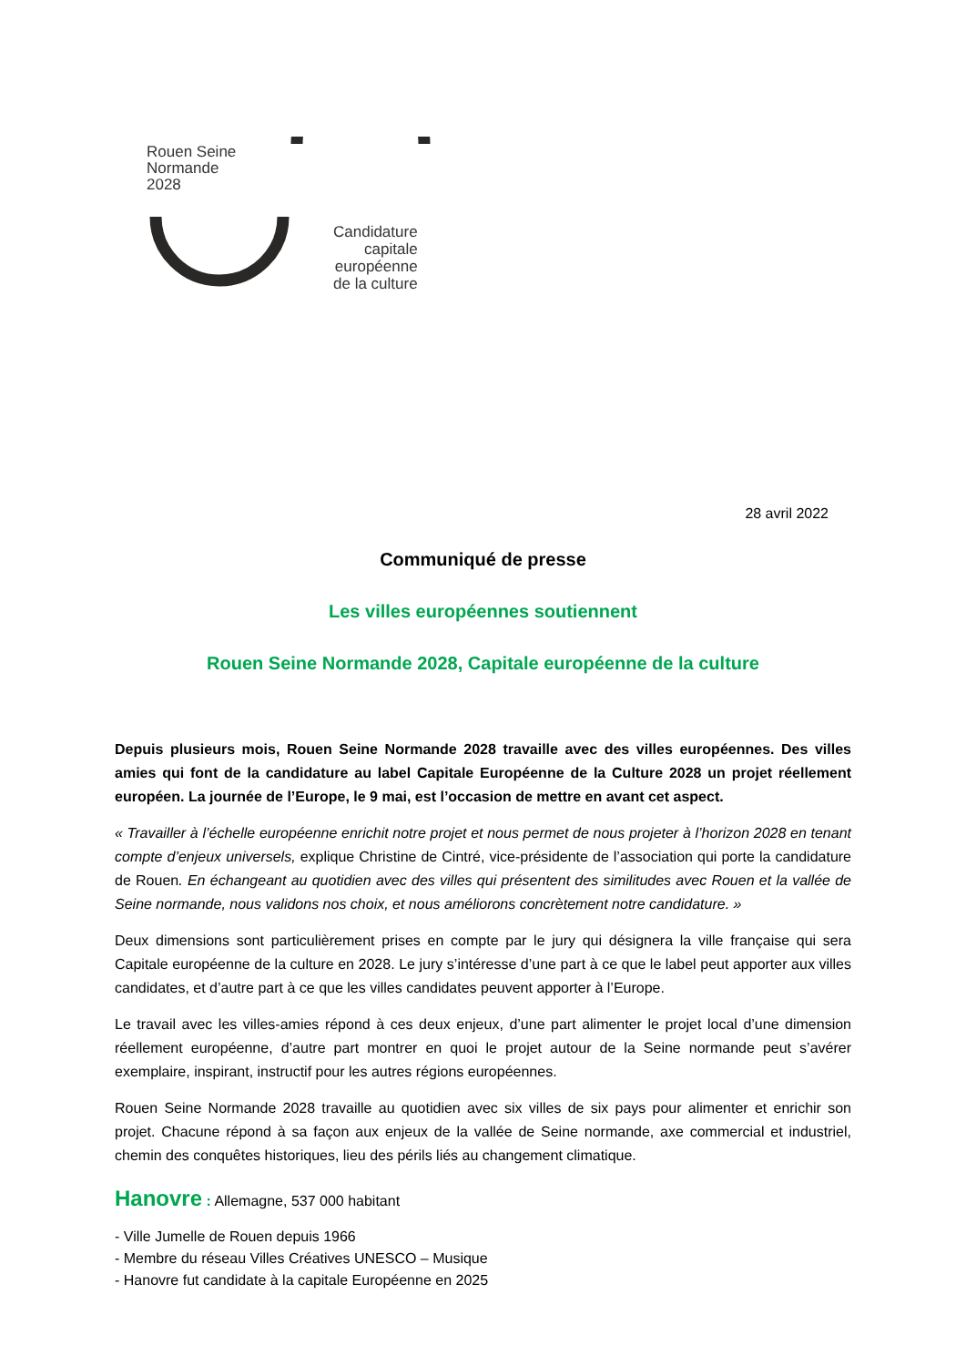Rouen Seine
Normande
2028
Candidature
capitale
européenne
de la culture
28 avril 2022
Communiqué de presse
Les villes européennes soutiennent
Rouen Seine Normande 2028, Capitale européenne de la culture
Depuis plusieurs mois, Rouen Seine Normande 2028 travaille avec des villes européennes. Des villes amies qui font de la candidature au label Capitale Européenne de la Culture 2028 un projet réellement européen. La journée de l’Europe, le 9 mai, est l’occasion de mettre en avant cet aspect.
« Travailler à l’échelle européenne enrichit notre projet et nous permet de nous projeter à l’horizon 2028 en tenant compte d’enjeux universels, explique Christine de Cintré, vice-présidente de l’association qui porte la candidature de Rouen. En échangeant au quotidien avec des villes qui présentent des similitudes avec Rouen et la vallée de Seine normande, nous validons nos choix, et nous améliorons concrètement notre candidature. »
Deux dimensions sont particulièrement prises en compte par le jury qui désignera la ville française qui sera Capitale européenne de la culture en 2028. Le jury s’intéresse d’une part à ce que le label peut apporter aux villes candidates, et d’autre part à ce que les villes candidates peuvent apporter à l’Europe.
Le travail avec les villes-amies répond à ces deux enjeux, d’une part alimenter le projet local d’une dimension réellement européenne, d’autre part montrer en quoi le projet autour de la Seine normande peut s’avérer exemplaire, inspirant, instructif pour les autres régions européennes.
Rouen Seine Normande 2028 travaille au quotidien avec six villes de six pays pour alimenter et enrichir son projet. Chacune répond à sa façon aux enjeux de la vallée de Seine normande, axe commercial et industriel, chemin des conquêtes historiques, lieu des périls liés au changement climatique.
Hanovre : Allemagne, 537 000 habitant
- Ville Jumelle de Rouen depuis 1966
- Membre du réseau Villes Créatives UNESCO – Musique
- Hanovre fut candidate à la capitale Européenne en 2025